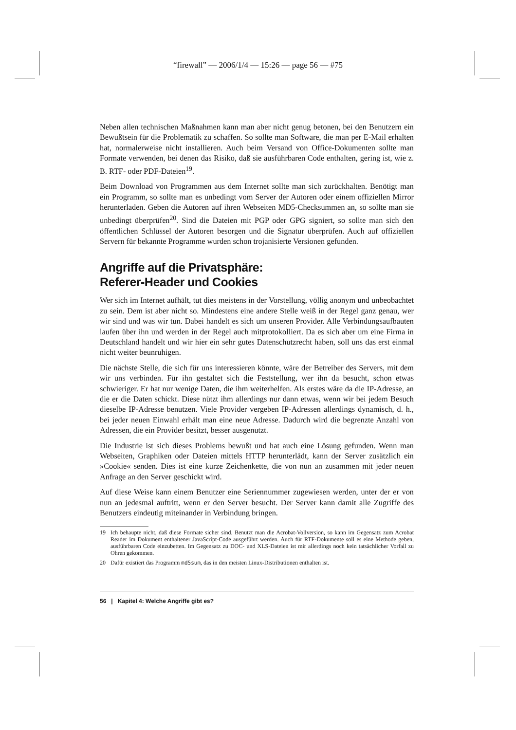“firewall” — 2006/1/4 — 15:26 — page 56 — #75
Neben allen technischen Maßnahmen kann man aber nicht genug betonen, bei den Benutzern ein Bewußtsein für die Problematik zu schaffen. So sollte man Software, die man per E-Mail erhalten hat, normalerweise nicht installieren. Auch beim Versand von Office-Dokumenten sollte man Formate verwenden, bei denen das Risiko, daß sie ausführbaren Code enthalten, gering ist, wie z. B. RTF- oder PDF-Dateien<sup>19</sup>.
Beim Download von Programmen aus dem Internet sollte man sich zurückhalten. Benötigt man ein Programm, so sollte man es unbedingt vom Server der Autoren oder einem offiziellen Mirror herunterladen. Geben die Autoren auf ihren Webseiten MD5-Checksummen an, so sollte man sie unbedingt überprüfen<sup>20</sup>. Sind die Dateien mit PGP oder GPG signiert, so sollte man sich den öffentlichen Schlüssel der Autoren besorgen und die Signatur überprüfen. Auch auf offiziellen Servern für bekannte Programme wurden schon trojanisierte Versionen gefunden.
Angriffe auf die Privatsphäre:
Referer-Header und Cookies
Wer sich im Internet aufhält, tut dies meistens in der Vorstellung, völlig anonym und unbeobachtet zu sein. Dem ist aber nicht so. Mindestens eine andere Stelle weiß in der Regel ganz genau, wer wir sind und was wir tun. Dabei handelt es sich um unseren Provider. Alle Verbindungsaufbauten laufen über ihn und werden in der Regel auch mitprotokolliert. Da es sich aber um eine Firma in Deutschland handelt und wir hier ein sehr gutes Datenschutzrecht haben, soll uns das erst einmal nicht weiter beunruhigen.
Die nächste Stelle, die sich für uns interessieren könnte, wäre der Betreiber des Servers, mit dem wir uns verbinden. Für ihn gestaltet sich die Feststellung, wer ihn da besucht, schon etwas schwieriger. Er hat nur wenige Daten, die ihm weiterhelfen. Als erstes wäre da die IP-Adresse, an die er die Daten schickt. Diese nützt ihm allerdings nur dann etwas, wenn wir bei jedem Besuch dieselbe IP-Adresse benutzen. Viele Provider vergeben IP-Adressen allerdings dynamisch, d. h., bei jeder neuen Einwahl erhält man eine neue Adresse. Dadurch wird die begrenzte Anzahl von Adressen, die ein Provider besitzt, besser ausgenutzt.
Die Industrie ist sich dieses Problems bewußt und hat auch eine Lösung gefunden. Wenn man Webseiten, Graphiken oder Dateien mittels HTTP herunterlädt, kann der Server zusätzlich ein »Cookie« senden. Dies ist eine kurze Zeichenkette, die von nun an zusammen mit jeder neuen Anfrage an den Server geschickt wird.
Auf diese Weise kann einem Benutzer eine Seriennummer zugewiesen werden, unter der er von nun an jedesmal auftritt, wenn er den Server besucht. Der Server kann damit alle Zugriffe des Benutzers eindeutig miteinander in Verbindung bringen.
19 Ich behaupte nicht, daß diese Formate sicher sind. Benutzt man die Acrobat-Vollversion, so kann im Gegensatz zum Acrobat Reader im Dokument enthaltener JavaScript-Code ausgeführt werden. Auch für RTF-Dokumente soll es eine Methode geben, ausführbaren Code einzubetten. Im Gegensatz zu DOC- und XLS-Dateien ist mir allerdings noch kein tatsächlicher Vorfall zu Ohren gekommen.
20 Dafür existiert das Programm md5sum, das in den meisten Linux-Distributionen enthalten ist.
56 | Kapitel 4: Welche Angriffe gibt es?